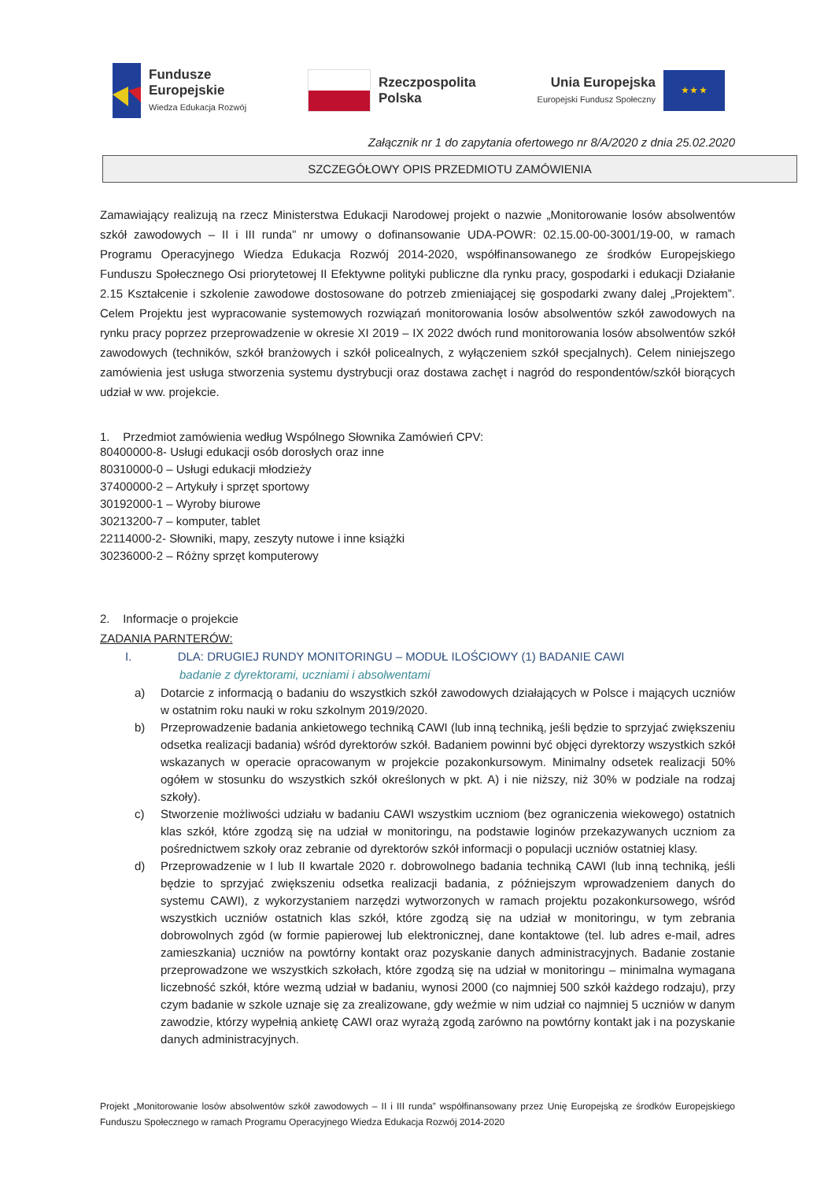Fundusze
Europejskie
Wiedza Edukacja Rozwój
Rzeczpospolita
Polska
Unia Europejska
Europejski Fundusz Społeczny
★ ★ ★
Załącznik nr 1 do zapytania ofertowego nr 8/A/2020 z dnia 25.02.2020
SZCZEGÓŁOWY OPIS PRZEDMIOTU ZAMÓWIENIA
Zamawiający realizują na rzecz Ministerstwa Edukacji Narodowej projekt o nazwie „Monitorowanie losów absolwentów szkół zawodowych – II i III runda” nr umowy o dofinansowanie UDA-POWR: 02.15.00-00-3001/19-00, w ramach Programu Operacyjnego Wiedza Edukacja Rozwój 2014-2020, współfinansowanego ze środków Europejskiego Funduszu Społecznego Osi priorytetowej II Efektywne polityki publiczne dla rynku pracy, gospodarki i edukacji Działanie 2.15 Kształcenie i szkolenie zawodowe dostosowane do potrzeb zmieniającej się gospodarki zwany dalej „Projektem”. Celem Projektu jest wypracowanie systemowych rozwiązań monitorowania losów absolwentów szkół zawodowych na rynku pracy poprzez przeprowadzenie w okresie XI 2019 – IX 2022 dwóch rund monitorowania losów absolwentów szkół zawodowych (techników, szkół branżowych i szkół policealnych, z wyłączeniem szkół specjalnych). Celem niniejszego zamówienia jest usługa stworzenia systemu dystrybucji oraz dostawa zachęt i nagród do respondentów/szkół biorących udział w ww. projekcie.
1. Przedmiot zamówienia według Wspólnego Słownika Zamówień CPV:
80400000-8- Usługi edukacji osób dorosłych oraz inne
80310000-0 – Usługi edukacji młodzieży
37400000-2 – Artykuły i sprzęt sportowy
30192000-1 – Wyroby biurowe
30213200-7 – komputer, tablet
22114000-2- Słowniki, mapy, zeszyty nutowe i inne książki
30236000-2 – Różny sprzęt komputerowy
2. Informacje o projekcie
ZADANIA PARNTERÓW:
I. DLA: DRUGIEJ RUNDY MONITORINGU – MODUŁ ILOŚCIOWY (1) BADANIE CAWI
badanie z dyrektorami, uczniami i absolwentami
a) Dotarcie z informacją o badaniu do wszystkich szkół zawodowych działających w Polsce i mających uczniów w ostatnim roku nauki w roku szkolnym 2019/2020.
b) Przeprowadzenie badania ankietowego techniką CAWI (lub inną techniką, jeśli będzie to sprzyjać zwiększeniu odsetka realizacji badania) wśród dyrektorów szkół. Badaniem powinni być objęci dyrektorzy wszystkich szkół wskazanych w operacie opracowanym w projekcie pozakonkursowym. Minimalny odsetek realizacji 50% ogółem w stosunku do wszystkich szkół określonych w pkt. A) i nie niższy, niż 30% w podziale na rodzaj szkoły).
c) Stworzenie możliwości udziału w badaniu CAWI wszystkim uczniom (bez ograniczenia wiekowego) ostatnich klas szkół, które zgodzą się na udział w monitoringu, na podstawie loginów przekazywanych uczniom za pośrednictwem szkoły oraz zebranie od dyrektorów szkół informacji o populacji uczniów ostatniej klasy.
d) Przeprowadzenie w I lub II kwartale 2020 r. dobrowolnego badania techniką CAWI (lub inną techniką, jeśli będzie to sprzyjać zwiększeniu odsetka realizacji badania, z późniejszym wprowadzeniem danych do systemu CAWI), z wykorzystaniem narzędzi wytworzonych w ramach projektu pozakonkursowego, wśród wszystkich uczniów ostatnich klas szkół, które zgodzą się na udział w monitoringu, w tym zebrania dobrowolnych zgód (w formie papierowej lub elektronicznej, dane kontaktowe (tel. lub adres e-mail, adres zamieszkania) uczniów na powtórny kontakt oraz pozyskanie danych administracyjnych. Badanie zostanie przeprowadzone we wszystkich szkołach, które zgodzą się na udział w monitoringu – minimalna wymagana liczebność szkół, które wezmą udział w badaniu, wynosi 2000 (co najmniej 500 szkół każdego rodzaju), przy czym badanie w szkole uznaje się za zrealizowane, gdy weźmie w nim udział co najmniej 5 uczniów w danym zawodzie, którzy wypełnią ankietę CAWI oraz wyrażą zgodą zarówno na powtórny kontakt jak i na pozyskanie danych administracyjnych.
Projekt „Monitorowanie losów absolwentów szkół zawodowych – II i III runda” współfinansowany przez Unię Europejską ze środków Europejskiego Funduszu Społecznego w ramach Programu Operacyjnego Wiedza Edukacja Rozwój 2014-2020